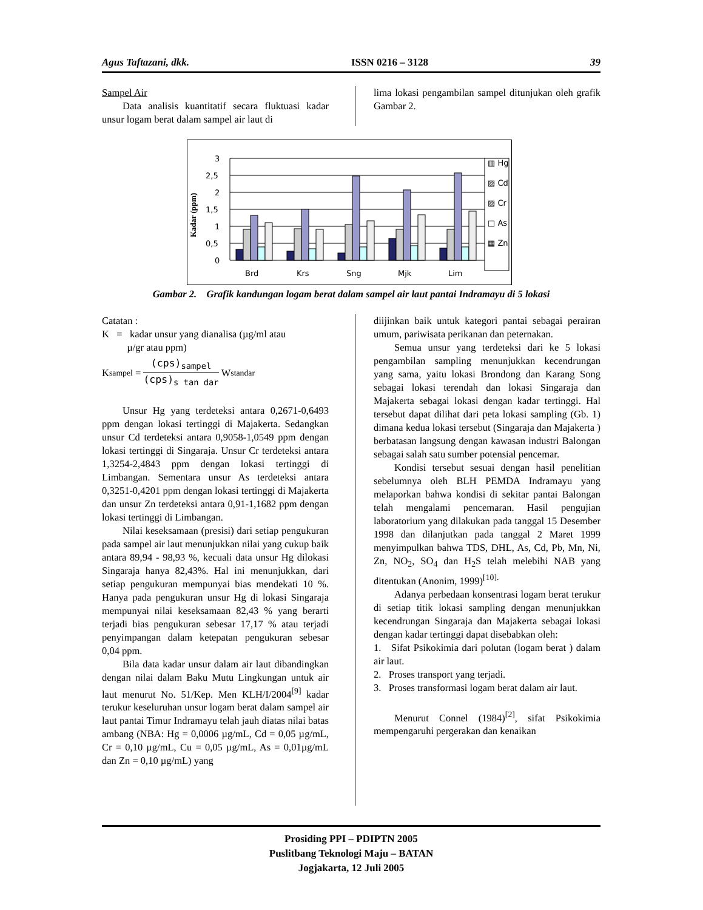Agus Taftazani, dkk. ISSN 0216 – 3128 39
Sampel Air
Data analisis kuantitatif secara fluktuasi kadar unsur logam berat dalam sampel air laut di
lima lokasi pengambilan sampel ditunjukan oleh grafik Gambar 2.
Kadar (ppm)
3
2,5
2
1,5
1
0,5
0
Brd
Krs
Sng
Mjk
Lim
▥ Hg
▨ Cd
▨ Cr
□ As
▦ Zn
Gambar 2. Grafik kandungan logam berat dalam sampel air laut pantai Indramayu di 5 lokasi
Catatan :
K = kadar unsur yang dianalisa (µg/ml atau
µ/gr atau ppm)
K<sub>sampel</sub> = (cps)<sub>sampel</sub> (cps)<sub>s tan dar</sub> W<sub>standar</sub>
Unsur Hg yang terdeteksi antara 0,2671-0,6493 ppm dengan lokasi tertinggi di Majakerta. Sedangkan unsur Cd terdeteksi antara 0,9058-1,0549 ppm dengan lokasi tertinggi di Singaraja. Unsur Cr terdeteksi antara 1,3254-2,4843 ppm dengan lokasi tertinggi di Limbangan. Sementara unsur As terdeteksi antara 0,3251-0,4201 ppm dengan lokasi tertinggi di Majakerta dan unsur Zn terdeteksi antara 0,91-1,1682 ppm dengan lokasi tertinggi di Limbangan.
Nilai keseksamaan (presisi) dari setiap pengukuran pada sampel air laut menunjukkan nilai yang cukup baik antara 89,94 - 98,93 %, kecuali data unsur Hg dilokasi Singaraja hanya 82,43%. Hal ini menunjukkan, dari setiap pengukuran mempunyai bias mendekati 10 %. Hanya pada pengukuran unsur Hg di lokasi Singaraja mempunyai nilai keseksamaan 82,43 % yang berarti terjadi bias pengukuran sebesar 17,17 % atau terjadi penyimpangan dalam ketepatan pengukuran sebesar 0,04 ppm.
Bila data kadar unsur dalam air laut dibandingkan dengan nilai dalam Baku Mutu Lingkungan untuk air laut menurut No. 51/Kep. Men KLH/I/2004<sup>[9]</sup> kadar terukur keseluruhan unsur logam berat dalam sampel air laut pantai Timur Indramayu telah jauh diatas nilai batas ambang (NBA: Hg = 0,0006 µg/mL, Cd = 0,05 µg/mL, Cr = 0,10 µg/mL, Cu = 0,05 µg/mL, As = 0,01µg/mL dan Zn = 0,10 µg/mL) yang
diijinkan baik untuk kategori pantai sebagai perairan umum, pariwisata perikanan dan peternakan.
Semua unsur yang terdeteksi dari ke 5 lokasi pengambilan sampling menunjukkan kecendrungan yang sama, yaitu lokasi Brondong dan Karang Song sebagai lokasi terendah dan lokasi Singaraja dan Majakerta sebagai lokasi dengan kadar tertinggi. Hal tersebut dapat dilihat dari peta lokasi sampling (Gb. 1) dimana kedua lokasi tersebut (Singaraja dan Majakerta ) berbatasan langsung dengan kawasan industri Balongan sebagai salah satu sumber potensial pencemar.
Kondisi tersebut sesuai dengan hasil penelitian sebelumnya oleh BLH PEMDA Indramayu yang melaporkan bahwa kondisi di sekitar pantai Balongan telah mengalami pencemaran. Hasil pengujian laboratorium yang dilakukan pada tanggal 15 Desember 1998 dan dilanjutkan pada tanggal 2 Maret 1999 menyimpulkan bahwa TDS, DHL, As, Cd, Pb, Mn, Ni, Zn, NO<sub>2</sub>, SO<sub>4</sub> dan H<sub>2</sub>S telah melebihi NAB yang ditentukan (Anonim, 1999)<sup>[10].</sup>
Adanya perbedaan konsentrasi logam berat terukur di setiap titik lokasi sampling dengan menunjukkan kecendrungan Singaraja dan Majakerta sebagai lokasi dengan kadar tertinggi dapat disebabkan oleh:
1. Sifat Psikokimia dari polutan (logam berat ) dalam air laut.
2. Proses transport yang terjadi.
3. Proses transformasi logam berat dalam air laut.
Menurut Connel (1984)<sup>[2]</sup>, sifat Psikokimia mempengaruhi pergerakan dan kenaikan
Prosiding PPI – PDIPTN 2005
Puslitbang Teknologi Maju – BATAN
Jogjakarta, 12 Juli 2005